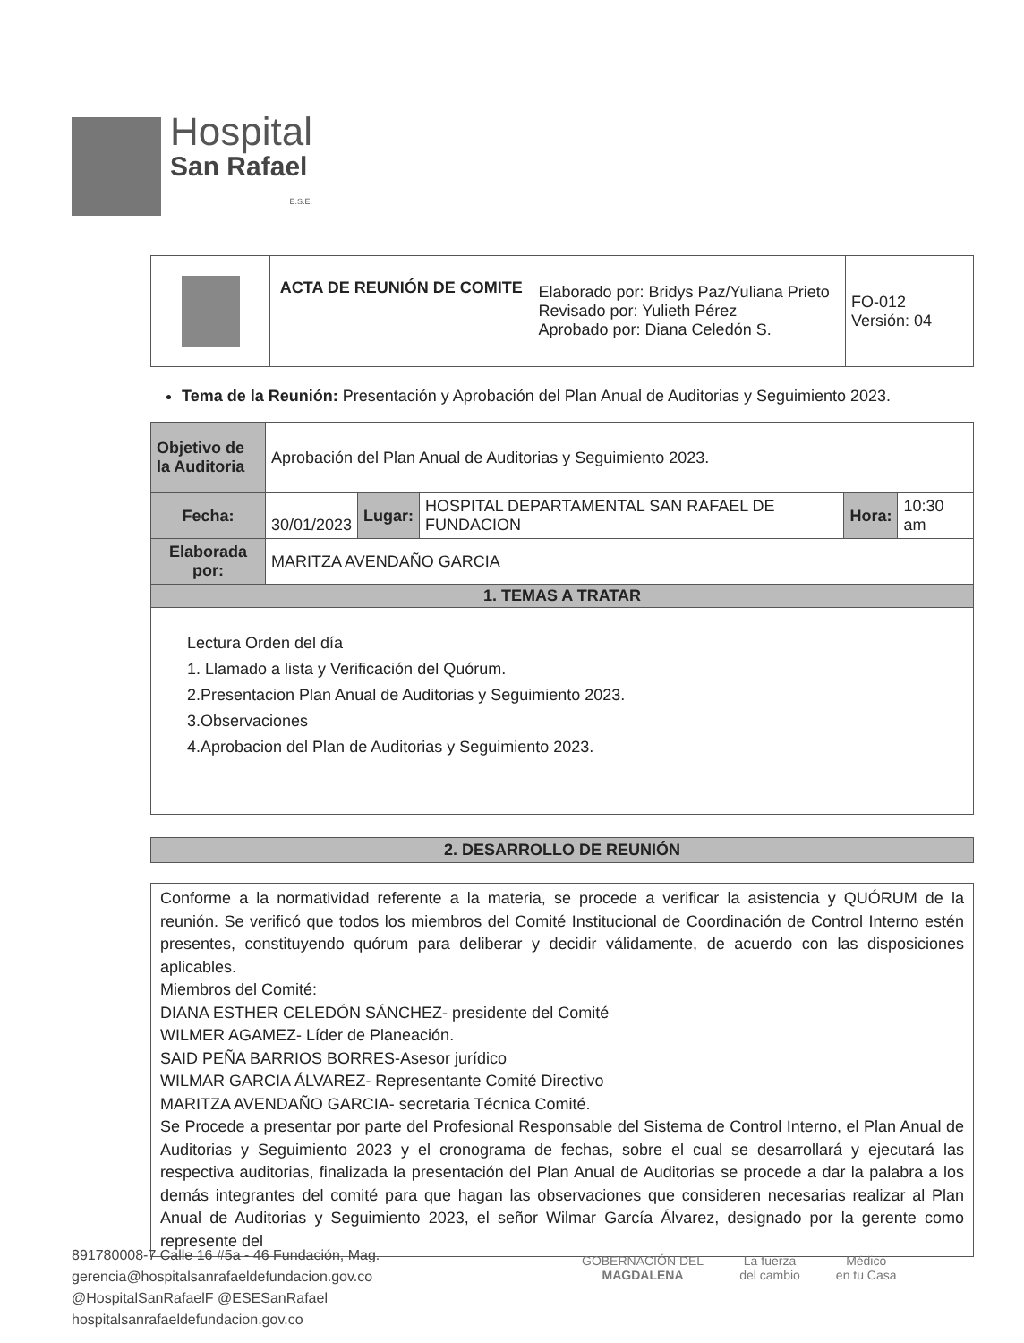Hospital
San Rafael
E.S.E.
| | ACTA DE REUNIÓN DE COMITE | Elaborado por: Bridys Paz/Yuliana Prieto Revisado por: Yulieth Pérez Aprobado por: Diana Celedón S. | FO-012 Versión: 04 |
Tema de la Reunión: Presentación y Aprobación del Plan Anual de Auditorias y Seguimiento 2023.
| Objetivo de la Auditoria | Aprobación del Plan Anual de Auditorias y Seguimiento 2023. | | | | |
| Fecha: | 30/01/2023 | Lugar: | HOSPITAL DEPARTAMENTAL SAN RAFAEL DE FUNDACION | Hora: | 10:30 am |
| Elaborada por: | MARITZA AVENDAÑO GARCIA | | | | |
| 1. TEMAS A TRATAR | | | | | |
| Lectura Orden del día 1. Llamado a lista y Verificación del Quórum. 2.Presentacion Plan Anual de Auditorias y Seguimiento 2023. 3.Observaciones 4.Aprobacion del Plan de Auditorias y Seguimiento 2023. | | | | | |
2. DESARROLLO DE REUNIÓN
Conforme a la normatividad referente a la materia, se procede a verificar la asistencia y QUÓRUM de la reunión. Se verificó que todos los miembros del Comité Institucional de Coordinación de Control Interno estén presentes, constituyendo quórum para deliberar y decidir válidamente, de acuerdo con las disposiciones aplicables.
Miembros del Comité:
DIANA ESTHER CELEDÓN SÁNCHEZ- presidente del Comité
WILMER AGAMEZ- Líder de Planeación.
SAID PEÑA BARRIOS BORRES-Asesor jurídico
WILMAR GARCIA ÁLVAREZ- Representante Comité Directivo
MARITZA AVENDAÑO GARCIA- secretaria Técnica Comité.
Se Procede a presentar por parte del Profesional Responsable del Sistema de Control Interno, el Plan Anual de Auditorias y Seguimiento 2023 y el cronograma de fechas, sobre el cual se desarrollará y ejecutará las respectiva auditorias, finalizada la presentación del Plan Anual de Auditorias se procede a dar la palabra a los demás integrantes del comité para que hagan las observaciones que consideren necesarias realizar al Plan Anual de Auditorias y Seguimiento 2023, el señor Wilmar García Álvarez, designado por la gerente como represente del
891780008-7 Calle 16 #5a - 46 Fundación, Mag.
gerencia@hospitalsanrafaeldefundacion.gov.co
@HospitalSanRafaelF @ESESanRafael
hospitalsanrafaeldefundacion.gov.co
GOBERNACIÓN DEL
MAGDALENA
La fuerza
del cambio
Médico
en tu Casa